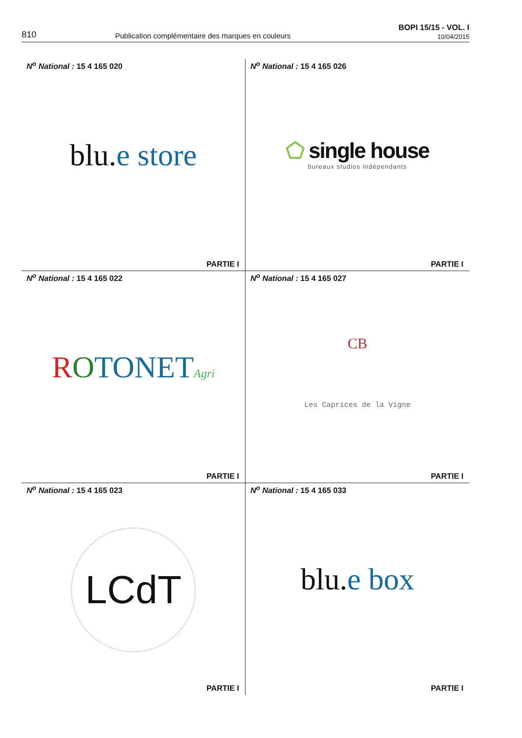810
Publication complémentaire des marques en couleurs
BOPI 15/15 - VOL. I
10/04/2015
N<sup>o</sup> National : 15 4 165 020
blu.e store
PARTIE I
N<sup>o</sup> National : 15 4 165 026
⬠ single house
bureaux studios indépendants
PARTIE I
N<sup>o</sup> National : 15 4 165 022
ROTONET Agri
PARTIE I
N<sup>o</sup> National : 15 4 165 027
CB
Les Caprices de la Vigne
PARTIE I
N<sup>o</sup> National : 15 4 165 023
LCdT
PARTIE I
N<sup>o</sup> National : 15 4 165 033
blu.e box
PARTIE I